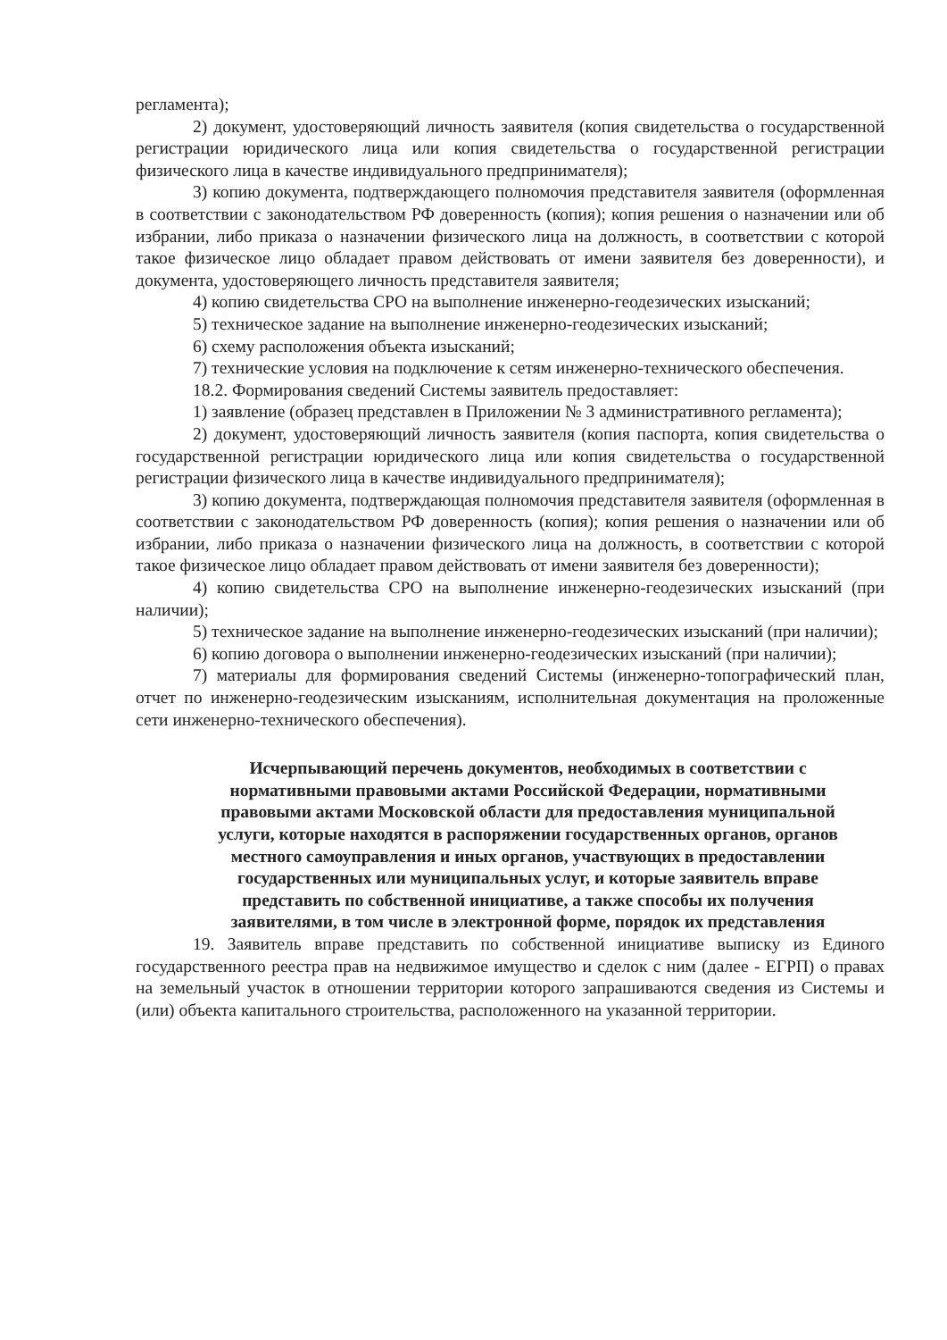регламента);
2) документ, удостоверяющий личность заявителя (копия свидетельства о государственной регистрации юридического лица или копия свидетельства о государственной регистрации физического лица в качестве индивидуального предпринимателя);
3) копию документа, подтверждающего полномочия представителя заявителя (оформленная в соответствии с законодательством РФ доверенность (копия); копия решения о назначении или об избрании, либо приказа о назначении физического лица на должность, в соответствии с которой такое физическое лицо обладает правом действовать от имени заявителя без доверенности), и документа, удостоверяющего личность представителя заявителя;
4) копию свидетельства СРО на выполнение инженерно-геодезических изысканий;
5) техническое задание на выполнение инженерно-геодезических изысканий;
6) схему расположения объекта изысканий;
7) технические условия на подключение к сетям инженерно-технического обеспечения.
18.2. Формирования сведений Системы заявитель предоставляет:
1) заявление (образец представлен в Приложении № 3 административного регламента);
2) документ, удостоверяющий личность заявителя (копия паспорта, копия свидетельства о государственной регистрации юридического лица или копия свидетельства о государственной регистрации физического лица в качестве индивидуального предпринимателя);
3) копию документа, подтверждающая полномочия представителя заявителя (оформленная в соответствии с законодательством РФ доверенность (копия); копия решения о назначении или об избрании, либо приказа о назначении физического лица на должность, в соответствии с которой такое физическое лицо обладает правом действовать от имени заявителя без доверенности);
4) копию свидетельства СРО на выполнение инженерно-геодезических изысканий (при наличии);
5) техническое задание на выполнение инженерно-геодезических изысканий (при наличии);
6) копию договора о выполнении инженерно-геодезических изысканий (при наличии);
7) материалы для формирования сведений Системы (инженерно-топографический план, отчет по инженерно-геодезическим изысканиям, исполнительная документация на проложенные сети инженерно-технического обеспечения).
Исчерпывающий перечень документов, необходимых в соответствии с нормативными правовыми актами Российской Федерации, нормативными правовыми актами Московской области для предоставления муниципальной услуги, которые находятся в распоряжении государственных органов, органов местного самоуправления и иных органов, участвующих в предоставлении государственных или муниципальных услуг, и которые заявитель вправе представить по собственной инициативе, а также способы их получения заявителями, в том числе в электронной форме, порядок их представления
19. Заявитель вправе представить по собственной инициативе выписку из Единого государственного реестра прав на недвижимое имущество и сделок с ним (далее - ЕГРП) о правах на земельный участок в отношении территории которого запрашиваются сведения из Системы и (или) объекта капитального строительства, расположенного на указанной территории.